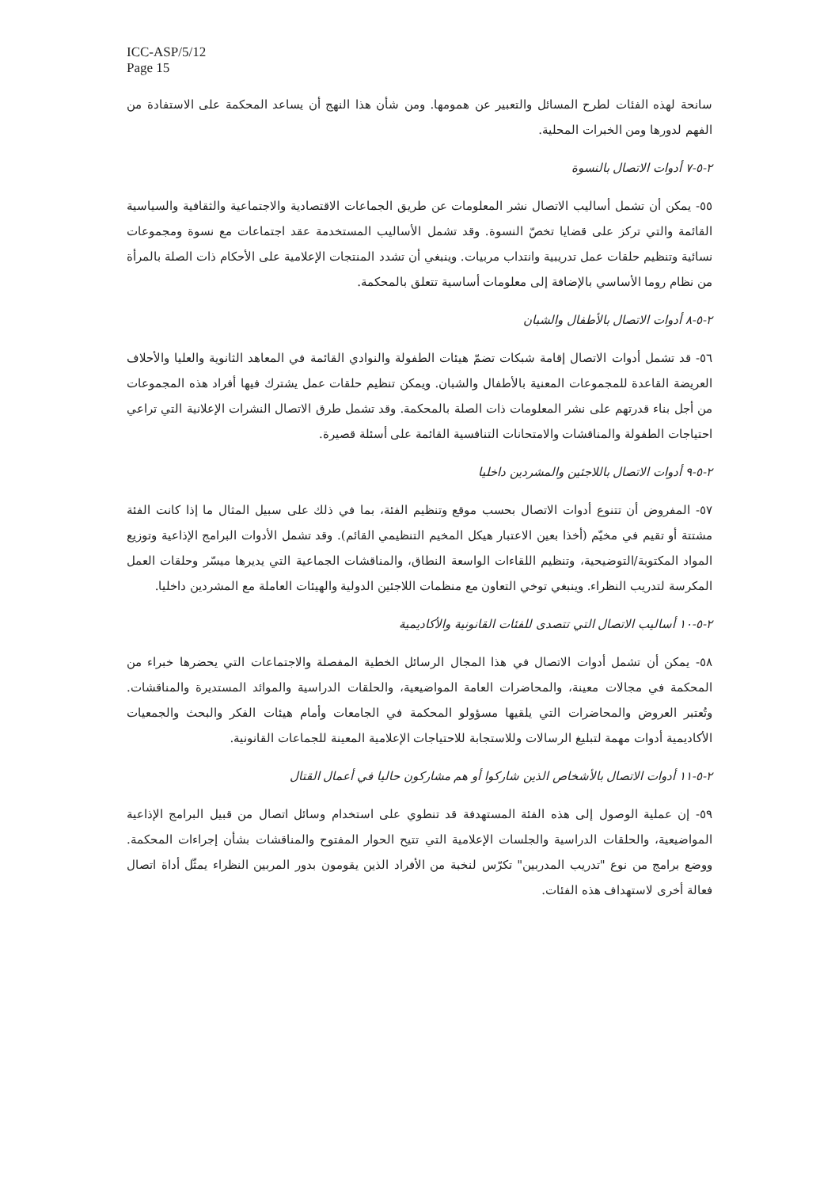ICC-ASP/5/12
Page 15
سانحة لهذه الفئات لطرح المسائل والتعبير عن همومها. ومن شأن هذا النهج أن يساعد المحكمة على الاستفادة من الفهم لدورها ومن الخبرات المحلية.
٢-٥-٧ أدوات الاتصال بالنسوة
٥٥- يمكن أن تشمل أساليب الاتصال نشر المعلومات عن طريق الجماعات الاقتصادية والاجتماعية والثقافية والسياسية القائمة والتي تركز على قضايا تخصّ النسوة. وقد تشمل الأساليب المستخدمة عقد اجتماعات مع نسوة ومجموعات نسائية وتنظيم حلقات عمل تدريبية وانتداب مربيات. وينبغي أن تشدد المنتجات الإعلامية على الأحكام ذات الصلة بالمرأة من نظام روما الأساسي بالإضافة إلى معلومات أساسية تتعلق بالمحكمة.
٢-٥-٨ أدوات الاتصال بالأطفال والشبان
٥٦- قد تشمل أدوات الاتصال إقامة شبكات تضمّ هيئات الطفولة والنوادي القائمة في المعاهد الثانوية والعليا والأحلاف العريضة القاعدة للمجموعات المعنية بالأطفال والشبان. ويمكن تنظيم حلقات عمل يشترك فيها أفراد هذه المجموعات من أجل بناء قدرتهم على نشر المعلومات ذات الصلة بالمحكمة. وقد تشمل طرق الاتصال النشرات الإعلانية التي تراعي احتياجات الطفولة والمناقشات والامتحانات التنافسية القائمة على أسئلة قصيرة.
٢-٥-٩ أدوات الاتصال باللاجئين والمشردين داخليا
٥٧- المفروض أن تتنوع أدوات الاتصال بحسب موقع وتنظيم الفئة، بما في ذلك على سبيل المثال ما إذا كانت الفئة مشتتة أو تقيم في مخيّم (أخذا بعين الاعتبار هيكل المخيم التنظيمي القائم). وقد تشمل الأدوات البرامج الإذاعية وتوزيع المواد المكتوبة/التوضيحية، وتنظيم اللقاءات الواسعة النطاق، والمناقشات الجماعية التي يديرها ميسّر وحلقات العمل المكرسة لتدريب النظراء. وينبغي توخي التعاون مع منظمات اللاجئين الدولية والهيئات العاملة مع المشردين داخليا.
٢-٥-١٠ أساليب الاتصال التي تتصدى للفئات القانونية والأكاديمية
٥٨- يمكن أن تشمل أدوات الاتصال في هذا المجال الرسائل الخطية المفصلة والاجتماعات التي يحضرها خبراء من المحكمة في مجالات معينة، والمحاضرات العامة المواضيعية، والحلقات الدراسية والموائد المستديرة والمناقشات. وتُعتبر العروض والمحاضرات التي يلقيها مسؤولو المحكمة في الجامعات وأمام هيئات الفكر والبحث والجمعيات الأكاديمية أدوات مهمة لتبليغ الرسالات وللاستجابة للاحتياجات الإعلامية المعينة للجماعات القانونية.
٢-٥-١١ أدوات الاتصال بالأشخاص الذين شاركوا أو هم مشاركون حاليا في أعمال القتال
٥٩- إن عملية الوصول إلى هذه الفئة المستهدفة قد تنطوي على استخدام وسائل اتصال من قبيل البرامج الإذاعية المواضيعية، والحلقات الدراسية والجلسات الإعلامية التي تتيح الحوار المفتوح والمناقشات بشأن إجراءات المحكمة. ووضع برامج من نوع "تدريب المدربين" تكرّس لنخبة من الأفراد الذين يقومون بدور المربين النظراء يمثّل أداة اتصال فعالة أخرى لاستهداف هذه الفئات.